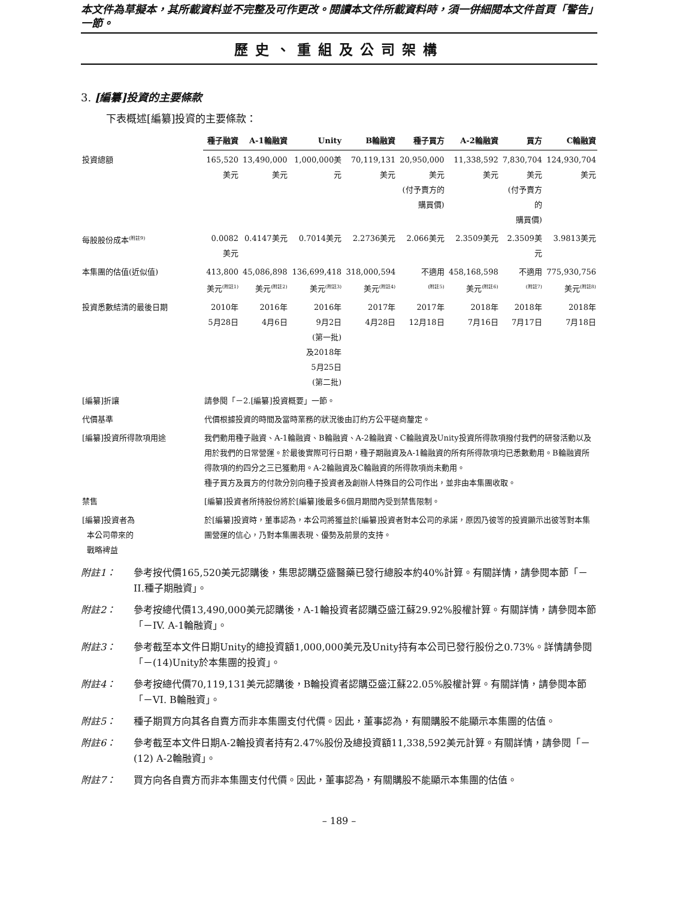本文件為草擬本，其所載資料並不完整及可作更改。閱讀本文件所載資料時，須一併細閱本文件首頁「警告」一節。
歷史、重組及公司架構
3. [編纂]投資的主要條款
下表概述[編纂]投資的主要條款：
| | 種子融資 | A-1輪融資 | Unity | B輪融資 | 種子買方 | A-2輪融資 | 買方 | C輪融資 |
| 投資總額 | 165,520 美元 | 13,490,000 美元 | 1,000,000美元 | 70,119,131 美元 | 20,950,000 美元 (付予賣方的 購買價) | 11,338,592 美元 | 7,830,704 美元 (付予賣方的 購買價) | 124,930,704 美元 |
| 每股股份成本<sup>(附註9)</sup> | 0.0082美元 | 0.4147美元 | 0.7014美元 | 2.2736美元 | 2.066美元 | 2.3509美元 | 2.3509美元 | 3.9813美元 |
| 本集團的估值(近似值) | 413,800 美元<sup>(附註1)</sup> | 45,086,898 美元<sup>(附註2)</sup> | 136,699,418 美元<sup>(附註3)</sup> | 318,000,594 美元<sup>(附註4)</sup> | 不適用 <sup>(附註5)</sup> | 458,168,598 美元<sup>(附註6)</sup> | 不適用 <sup>(附註7)</sup> | 775,930,756 美元<sup>(附註8)</sup> |
| 投資悉數結清的最後日期 | 2010年 5月28日 | 2016年 4月6日 | 2016年 9月2日 (第一批) 及2018年 5月25日 (第二批) | 2017年 4月28日 | 2017年 12月18日 | 2018年 7月16日 | 2018年 7月17日 | 2018年 7月18日 |
| [編纂]折讓 | 請參閱「－2.[編纂]投資概要」一節。 | | | | | | | |
| 代價基準 | 代價根據投資的時間及當時業務的狀況後由訂約方公平磋商釐定。 | | | | | | | |
| [編纂]投資所得款項用途 | 我們動用種子融資、A-1輪融資、B輪融資、A-2輪融資、C輪融資及Unity投資所得款項撥付我們的研發活動以及用於我們的日常營運。於最後實際可行日期，種子期融資及A-1輪融資的所有所得款項均已悉數動用。B輪融資所得款項的約四分之三已獲動用。A-2輪融資及C輪融資的所得款項尚未動用。 種子買方及買方的付款分別向種子投資者及創辦人特殊目的公司作出，並非由本集團收取。 | | | | | | | |
| 禁售 | [編纂]投資者所持股份將於[編纂]後最多6個月期間內受到禁售限制。 | | | | | | | |
| [編纂]投資者為 本公司帶來的 戰略裨益 | 於[編纂]投資時，董事認為，本公司將獲益於[編纂]投資者對本公司的承諾，原因乃彼等的投資顯示出彼等對本集團營運的信心，乃對本集團表現、優勢及前景的支持。 | | | | | | | |
附註1： 參考按代價165,520美元認購後，集思認購亞盛醫藥已發行總股本約40%計算。有關詳情，請參閱本節「－II.種子期融資」。
附註2： 參考按總代價13,490,000美元認購後，A-1輪投資者認購亞盛江蘇29.92%股權計算。有關詳情，請參閱本節「－IV. A-1輪融資」。
附註3： 參考截至本文件日期Unity的總投資額1,000,000美元及Unity持有本公司已發行股份之0.73%。詳情請參閱「－(14)Unity於本集團的投資」。
附註4： 參考按總代價70,119,131美元認購後，B輪投資者認購亞盛江蘇22.05%股權計算。有關詳情，請參閱本節「－VI. B輪融資」。
附註5： 種子期買方向其各自賣方而非本集團支付代價。因此，董事認為，有關購股不能顯示本集團的估值。
附註6： 參考截至本文件日期A-2輪投資者持有2.47%股份及總投資額11,338,592美元計算。有關詳情，請參閱「－(12) A-2輪融資」。
附註7： 買方向各自賣方而非本集團支付代價。因此，董事認為，有關購股不能顯示本集團的估值。
– 189 –